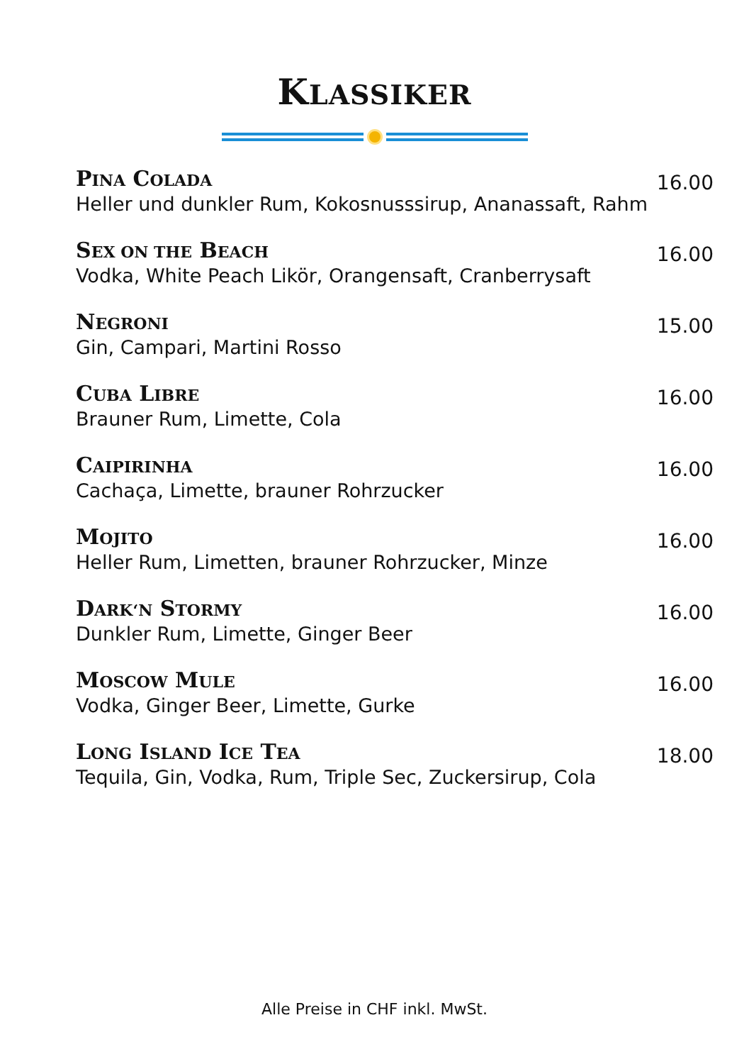KLASSIKER
PINA COLADA
Heller und dunkler Rum, Kokosnusssirup, Ananassaft, Rahm
16.00
SEX ON THE BEACH
Vodka, White Peach Likör, Orangensaft, Cranberrysaft
16.00
NEGRONI
Gin, Campari, Martini Rosso
15.00
CUBA LIBRE
Brauner Rum, Limette, Cola
16.00
CAIPIRINHA
Cachaça, Limette, brauner Rohrzucker
16.00
MOJITO
Heller Rum, Limetten, brauner Rohrzucker, Minze
16.00
DARK‘N STORMY
Dunkler Rum, Limette, Ginger Beer
16.00
MOSCOW MULE
Vodka, Ginger Beer, Limette, Gurke
16.00
LONG ISLAND ICE TEA
Tequila, Gin, Vodka, Rum, Triple Sec, Zuckersirup, Cola
18.00
Alle Preise in CHF inkl. MwSt.